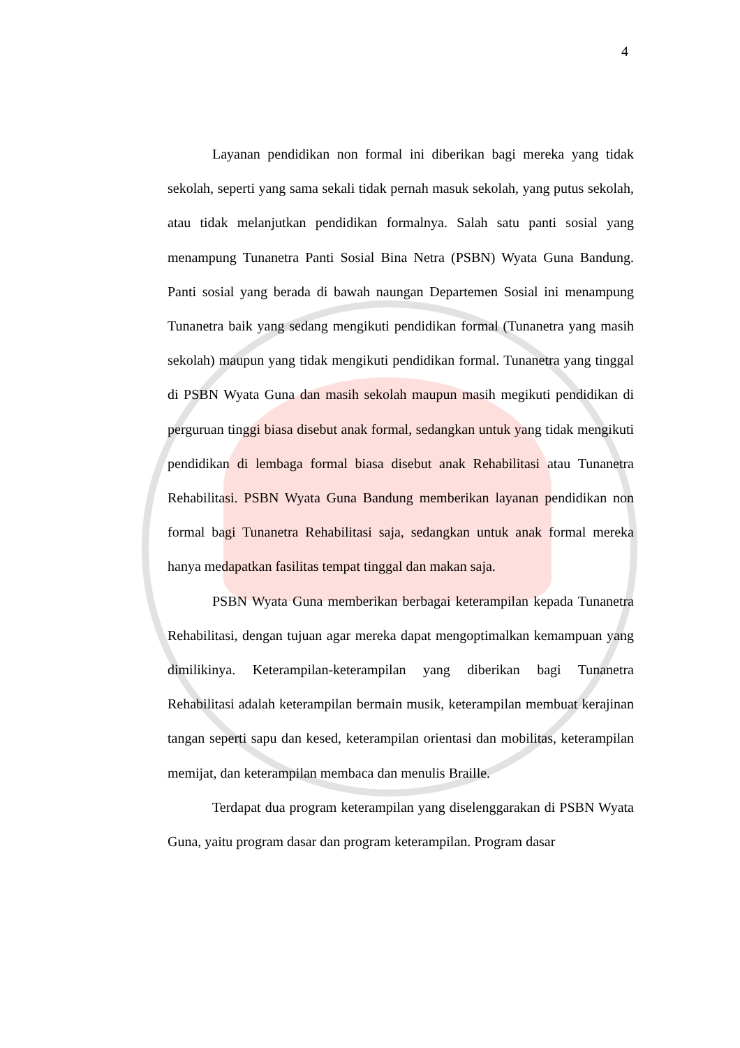4
Layanan pendidikan non formal ini diberikan bagi mereka yang tidak sekolah, seperti yang sama sekali tidak pernah masuk sekolah, yang putus sekolah, atau tidak melanjutkan pendidikan formalnya. Salah satu panti sosial yang menampung Tunanetra Panti Sosial Bina Netra (PSBN) Wyata Guna Bandung. Panti sosial yang berada di bawah naungan Departemen Sosial ini menampung Tunanetra baik yang sedang mengikuti pendidikan formal (Tunanetra yang masih sekolah) maupun yang tidak mengikuti pendidikan formal. Tunanetra yang tinggal di PSBN Wyata Guna dan masih sekolah maupun masih megikuti pendidikan di perguruan tinggi biasa disebut anak formal, sedangkan untuk yang tidak mengikuti pendidikan di lembaga formal biasa disebut anak Rehabilitasi atau Tunanetra Rehabilitasi. PSBN Wyata Guna Bandung memberikan layanan pendidikan non formal bagi Tunanetra Rehabilitasi saja, sedangkan untuk anak formal mereka hanya medapatkan fasilitas tempat tinggal dan makan saja.
PSBN Wyata Guna memberikan berbagai keterampilan kepada Tunanetra Rehabilitasi, dengan tujuan agar mereka dapat mengoptimalkan kemampuan yang dimilikinya. Keterampilan-keterampilan yang diberikan bagi Tunanetra Rehabilitasi adalah keterampilan bermain musik, keterampilan membuat kerajinan tangan seperti sapu dan kesed, keterampilan orientasi dan mobilitas, keterampilan memijat, dan keterampilan membaca dan menulis Braille.
Terdapat dua program keterampilan yang diselenggarakan di PSBN Wyata Guna, yaitu program dasar dan program keterampilan. Program dasar